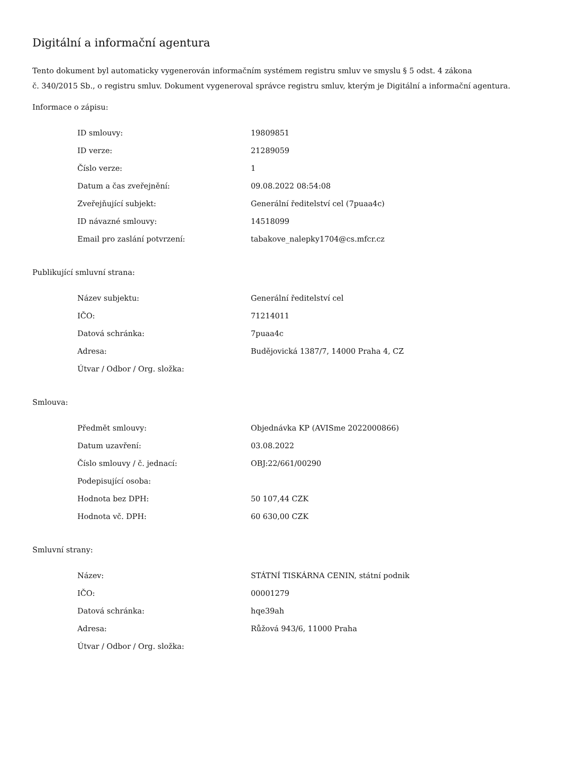Digitální a informační agentura
Tento dokument byl automaticky vygenerován informačním systémem registru smluv ve smyslu § 5 odst. 4 zákona
č. 340/2015 Sb., o registru smluv. Dokument vygeneroval správce registru smluv, kterým je Digitální a informační agentura.
Informace o zápisu:
| ID smlouvy: | 19809851 |
| ID verze: | 21289059 |
| Číslo verze: | 1 |
| Datum a čas zveřejnění: | 09.08.2022 08:54:08 |
| Zveřejňující subjekt: | Generální ředitelství cel (7puaa4c) |
| ID návazné smlouvy: | 14518099 |
| Email pro zaslání potvrzení: | tabakove_nalepky1704@cs.mfcr.cz |
Publikující smluvní strana:
| Název subjektu: | Generální ředitelství cel |
| IČO: | 71214011 |
| Datová schránka: | 7puaa4c |
| Adresa: | Budějovická 1387/7, 14000 Praha 4, CZ |
| Útvar / Odbor / Org. složka: | |
Smlouva:
| Předmět smlouvy: | Objednávka KP (AVISme 2022000866) |
| Datum uzavření: | 03.08.2022 |
| Číslo smlouvy / č. jednací: | OBJ:22/661/00290 |
| Podepisující osoba: | |
| Hodnota bez DPH: | 50 107,44 CZK |
| Hodnota vč. DPH: | 60 630,00 CZK |
Smluvní strany:
| Název: | STÁTNÍ TISKÁRNA CENIN, státní podnik |
| IČO: | 00001279 |
| Datová schránka: | hqe39ah |
| Adresa: | Růžová 943/6, 11000 Praha |
| Útvar / Odbor / Org. složka: | |